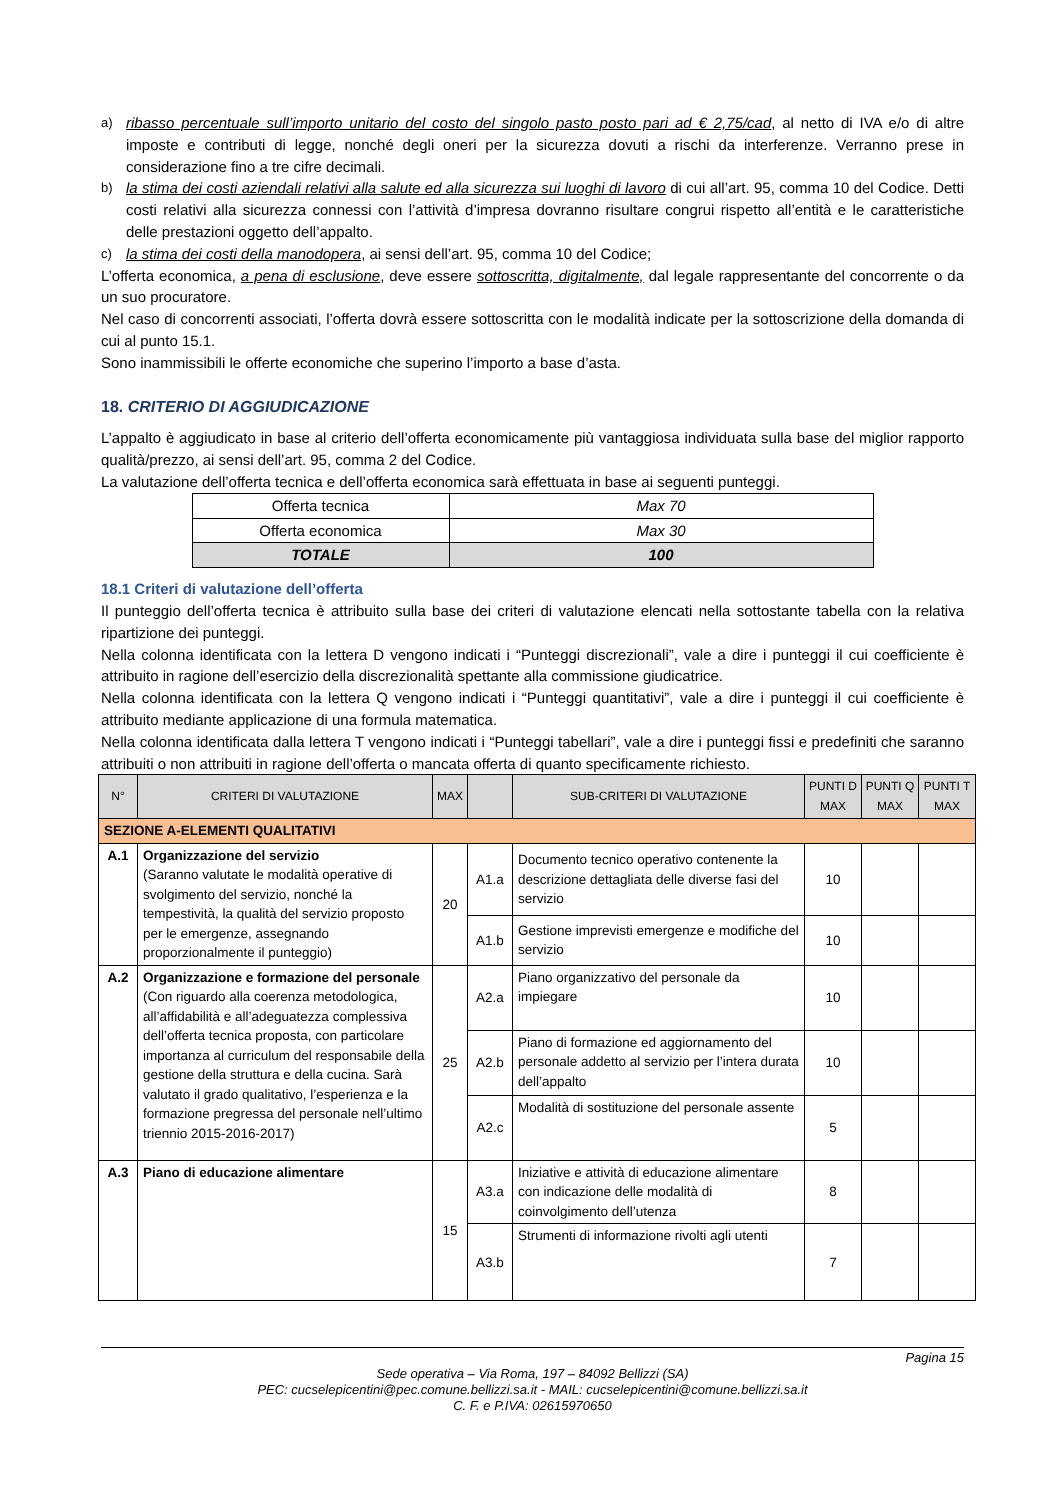a)
ribasso percentuale sull’importo unitario del costo del singolo pasto posto pari ad € 2,75/cad, al netto di IVA e/o di altre imposte e contributi di legge, nonché degli oneri per la sicurezza dovuti a rischi da interferenze. Verranno prese in considerazione fino a tre cifre decimali.
b)
la stima dei costi aziendali relativi alla salute ed alla sicurezza sui luoghi di lavoro di cui all’art. 95, comma 10 del Codice. Detti costi relativi alla sicurezza connessi con l’attività d’impresa dovranno risultare congrui rispetto all’entità e le caratteristiche delle prestazioni oggetto dell’appalto.
c)
la stima dei costi della manodopera, ai sensi dell’art. 95, comma 10 del Codice;
L’offerta economica, a pena di esclusione, deve essere sottoscritta, digitalmente, dal legale rappresentante del concorrente o da un suo procuratore.
Nel caso di concorrenti associati, l’offerta dovrà essere sottoscritta con le modalità indicate per la sottoscrizione della domanda di cui al punto 15.1.
Sono inammissibili le offerte economiche che superino l’importo a base d’asta.
18. CRITERIO DI AGGIUDICAZIONE
L’appalto è aggiudicato in base al criterio dell’offerta economicamente più vantaggiosa individuata sulla base del miglior rapporto qualità/prezzo, ai sensi dell’art. 95, comma 2 del Codice.
La valutazione dell’offerta tecnica e dell’offerta economica sarà effettuata in base ai seguenti punteggi.
| Offerta tecnica | Max 70 |
| Offerta economica | Max 30 |
| TOTALE | 100 |
18.1 Criteri di valutazione dell’offerta
Il punteggio dell’offerta tecnica è attribuito sulla base dei criteri di valutazione elencati nella sottostante tabella con la relativa ripartizione dei punteggi.
Nella colonna identificata con la lettera D vengono indicati i “Punteggi discrezionali”, vale a dire i punteggi il cui coefficiente è attribuito in ragione dell’esercizio della discrezionalità spettante alla commissione giudicatrice.
Nella colonna identificata con la lettera Q vengono indicati i “Punteggi quantitativi”, vale a dire i punteggi il cui coefficiente è attribuito mediante applicazione di una formula matematica.
Nella colonna identificata dalla lettera T vengono indicati i “Punteggi tabellari”, vale a dire i punteggi fissi e predefiniti che saranno attribuiti o non attribuiti in ragione dell’offerta o mancata offerta di quanto specificamente richiesto.
| N° | CRITERI DI VALUTAZIONE | MAX | | SUB-CRITERI DI VALUTAZIONE | PUNTI D MAX | PUNTI Q MAX | PUNTI T MAX |
| --- | --- | --- | --- | --- | --- | --- | --- |
| SEZIONE A-ELEMENTI QUALITATIVI | | | | | | | |
| A.1 | Organizzazione del servizio (Saranno valutate le modalità operative di svolgimento del servizio, nonché la tempestività, la qualità del servizio proposto per le emergenze, assegnando proporzionalmente il punteggio) | 20 | A1.a | Documento tecnico operativo contenente la descrizione dettagliata delle diverse fasi del servizio | 10 | | |
| | | | A1.b | Gestione imprevisti emergenze e modifiche del servizio | 10 | | |
| A.2 | Organizzazione e formazione del personale (Con riguardo alla coerenza metodologica, all’affidabilità e all’adeguatezza complessiva dell’offerta tecnica proposta, con particolare importanza al curriculum del responsabile della gestione della struttura e della cucina. Sarà valutato il grado qualitativo, l’esperienza e la formazione pregressa del personale nell’ultimo triennio 2015-2016-2017) | 25 | A2.a | Piano organizzativo del personale da impiegare | 10 | | |
| | | | A2.b | Piano di formazione ed aggiornamento del personale addetto al servizio per l’intera durata dell’appalto | 10 | | |
| | | | A2.c | Modalità di sostituzione del personale assente | 5 | | |
| A.3 | Piano di educazione alimentare | 15 | A3.a | Iniziative e attività di educazione alimentare con indicazione delle modalità di coinvolgimento dell’utenza | 8 | | |
| | | | A3.b | Strumenti di informazione rivolti agli utenti | 7 | | |
Pagina 15
Sede operativa – Via Roma, 197 – 84092 Bellizzi (SA)
PEC: cucselepicentini@pec.comune.bellizzi.sa.it - MAIL: cucselepicentini@comune.bellizzi.sa.it
C. F. e P.IVA: 02615970650